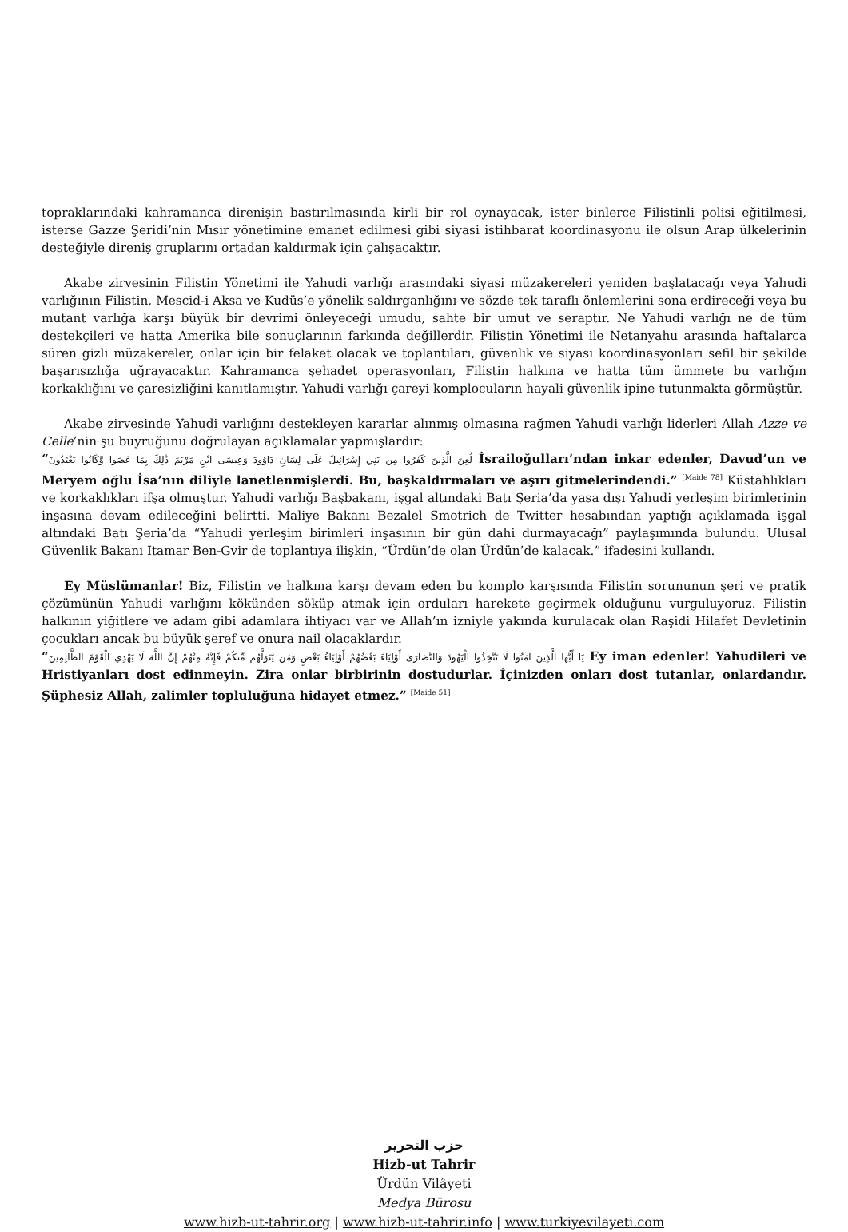topraklarındaki kahramanca direnişin bastırılmasında kirli bir rol oynayacak, ister binlerce Filistinli polisi eğitilmesi, isterse Gazze Şeridi’nin Mısır yönetimine emanet edilmesi gibi siyasi istihbarat koordinasyonu ile olsun Arap ülkelerinin desteğiyle direniş gruplarını ortadan kaldırmak için çalışacaktır.
Akabe zirvesinin Filistin Yönetimi ile Yahudi varlığı arasındaki siyasi müzakereleri yeniden başlatacağı veya Yahudi varlığının Filistin, Mescid-i Aksa ve Kudüs’e yönelik saldırganlığını ve sözde tek taraflı önlemlerini sona erdireceği veya bu mutant varlığa karşı büyük bir devrimi önleyeceği umudu, sahte bir umut ve seraptır. Ne Yahudi varlığı ne de tüm destekçileri ve hatta Amerika bile sonuçlarının farkında değillerdir. Filistin Yönetimi ile Netanyahu arasında haftalarca süren gizli müzakereler, onlar için bir felaket olacak ve toplantıları, güvenlik ve siyasi koordinasyonları sefil bir şekilde başarısızlığa uğrayacaktır. Kahramanca şehadet operasyonları, Filistin halkına ve hatta tüm ümmete bu varlığın korkaklığını ve çaresizliğini kanıtlamıştır. Yahudi varlığı çareyi komplocuların hayali güvenlik ipine tutunmakta görmüştür.
Akabe zirvesinde Yahudi varlığını destekleyen kararlar alınmış olmasına rağmen Yahudi varlığı liderleri Allah Azze ve Celle’nin şu buyruğunu doğrulayan açıklamalar yapmışlardır:
“لُعِنَ الَّذِينَ كَفَرُوا مِن بَنِي إِسْرَائِيلَ عَلَى لِسَانِ دَاوُودَ وَعِيسَى ابْنِ مَرْيَمَ ذَٰلِكَ بِمَا عَصَوا وَّكَانُوا يَعْتَدُونَ İsrailoğulları’ndan inkar edenler, Davud’un ve Meryem oğlu İsa’nın diliyle lanetlenmişlerdi. Bu, başkaldırmaları ve aşırı gitmelerindendi.” <sup>[Maide 78]</sup> Küstahlıkları ve korkaklıkları ifşa olmuştur. Yahudi varlığı Başbakanı, işgal altındaki Batı Şeria’da yasa dışı Yahudi yerleşim birimlerinin inşasına devam edileceğini belirtti. Maliye Bakanı Bezalel Smotrich de Twitter hesabından yaptığı açıklamada işgal altındaki Batı Şeria’da “Yahudi yerleşim birimleri inşasının bir gün dahi durmayacağı” paylaşımında bulundu. Ulusal Güvenlik Bakanı Itamar Ben-Gvir de toplantıya ilişkin, “Ürdün’de olan Ürdün’de kalacak.” ifadesini kullandı.
Ey Müslümanlar! Biz, Filistin ve halkına karşı devam eden bu komplo karşısında Filistin sorununun şeri ve pratik çözümünün Yahudi varlığını kökünden söküp atmak için orduları harekete geçirmek olduğunu vurguluyoruz. Filistin halkının yiğitlere ve adam gibi adamlara ihtiyacı var ve Allah’ın izniyle yakında kurulacak olan Raşidi Hilafet Devletinin çocukları ancak bu büyük şeref ve onura nail olacaklardır.
“يَا أَيُّهَا الَّذِينَ آمَنُوا لَا تَتَّخِذُوا الْيَهُودَ وَالنَّصَارَىٰ أَوْلِيَاءَ بَعْضُهُمْ أَوْلِيَاءُ بَعْضٍ وَمَن يَتَوَلَّهُم مِّنكُمْ فَإِنَّهُ مِنْهُمْ إِنَّ اللَّهَ لَا يَهْدِي الْقَوْمَ الظَّالِمِينَ Ey iman edenler! Yahudileri ve Hristiyanları dost edinmeyin. Zira onlar birbirinin dostudurlar. İçinizden onları dost tutanlar, onlardandır. Şüphesiz Allah, zalimler topluluğuna hidayet etmez.” <sup>[Maide 51]</sup>
حزب التحرير
Hizb-ut Tahrir
Ürdün Vilâyeti
Medya Bürosu
www.hizb-ut-tahrir.org | www.hizb-ut-tahrir.info | www.turkiyevilayeti.com